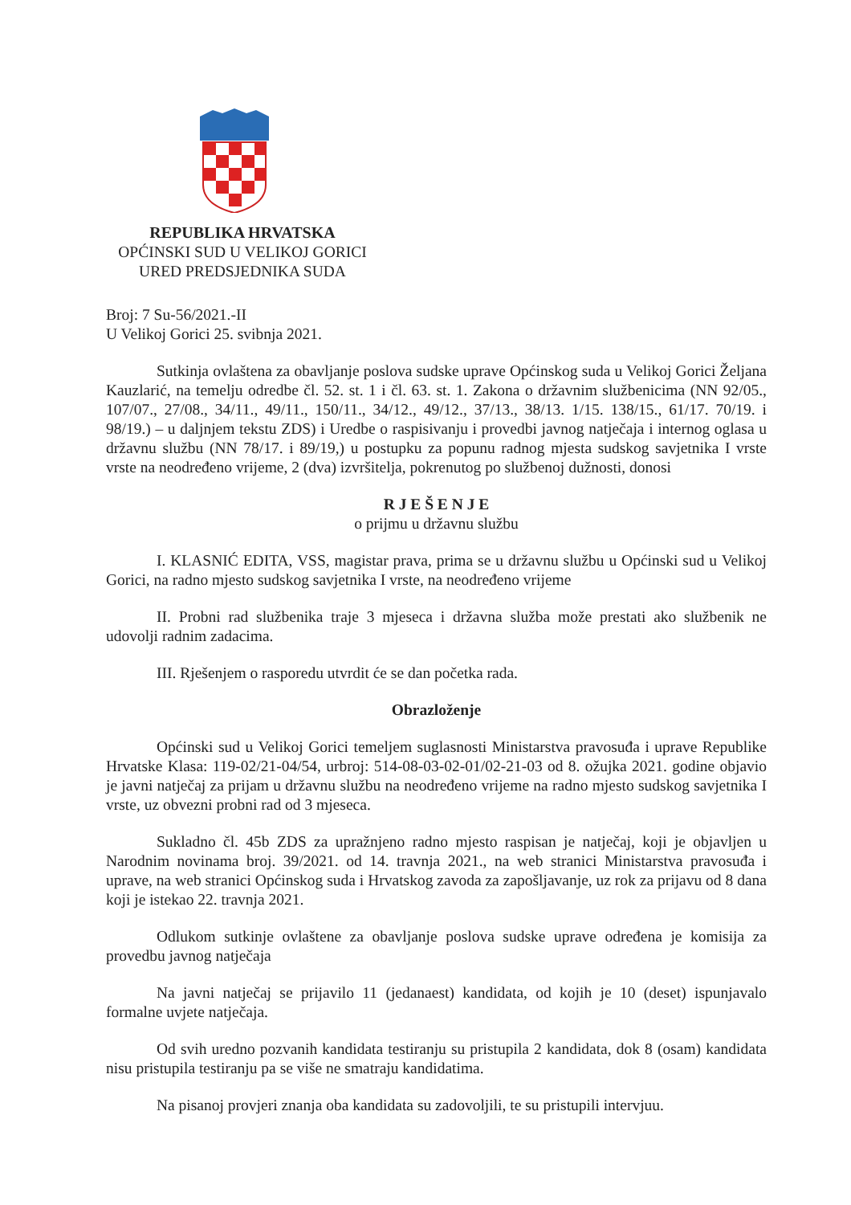REPUBLIKA HRVATSKA
OPĆINSKI SUD U VELIKOJ GORICI
URED PREDSJEDNIKA SUDA
Broj: 7 Su-56/2021.-II
U Velikoj Gorici 25. svibnja 2021.
Sutkinja ovlaštena za obavljanje poslova sudske uprave Općinskog suda u Velikoj Gorici Željana Kauzlarić, na temelju odredbe čl. 52. st. 1 i čl. 63. st. 1. Zakona o državnim službenicima (NN 92/05., 107/07., 27/08., 34/11., 49/11., 150/11., 34/12., 49/12., 37/13., 38/13. 1/15. 138/15., 61/17. 70/19. i 98/19.) – u daljnjem tekstu ZDS) i Uredbe o raspisivanju i provedbi javnog natječaja i internog oglasa u državnu službu (NN 78/17. i 89/19,) u postupku za popunu radnog mjesta sudskog savjetnika I vrste vrste na neodređeno vrijeme, 2 (dva) izvršitelja, pokrenutog po službenoj dužnosti, donosi
R J E Š E N J E
o prijmu u državnu službu
I. KLASNIĆ EDITA, VSS, magistar prava, prima se u državnu službu u Općinski sud u Velikoj Gorici, na radno mjesto sudskog savjetnika I vrste, na neodređeno vrijeme
II. Probni rad službenika traje 3 mjeseca i državna služba može prestati ako službenik ne udovolji radnim zadacima.
III. Rješenjem o rasporedu utvrdit će se dan početka rada.
Obrazloženje
Općinski sud u Velikoj Gorici temeljem suglasnosti Ministarstva pravosuđa i uprave Republike Hrvatske Klasa: 119-02/21-04/54, urbroj: 514-08-03-02-01/02-21-03 od 8. ožujka 2021. godine objavio je javni natječaj za prijam u državnu službu na neodređeno vrijeme na radno mjesto sudskog savjetnika I vrste, uz obvezni probni rad od 3 mjeseca.
Sukladno čl. 45b ZDS za upražnjeno radno mjesto raspisan je natječaj, koji je objavljen u Narodnim novinama broj. 39/2021. od 14. travnja 2021., na web stranici Ministarstva pravosuđa i uprave, na web stranici Općinskog suda i Hrvatskog zavoda za zapošljavanje, uz rok za prijavu od 8 dana koji je istekao 22. travnja 2021.
Odlukom sutkinje ovlaštene za obavljanje poslova sudske uprave određena je komisija za provedbu javnog natječaja
Na javni natječaj se prijavilo 11 (jedanaest) kandidata, od kojih je 10 (deset) ispunjavalo formalne uvjete natječaja.
Od svih uredno pozvanih kandidata testiranju su pristupila 2 kandidata, dok 8 (osam) kandidata nisu pristupila testiranju pa se više ne smatraju kandidatima.
Na pisanoj provjeri znanja oba kandidata su zadovoljili, te su pristupili intervjuu.